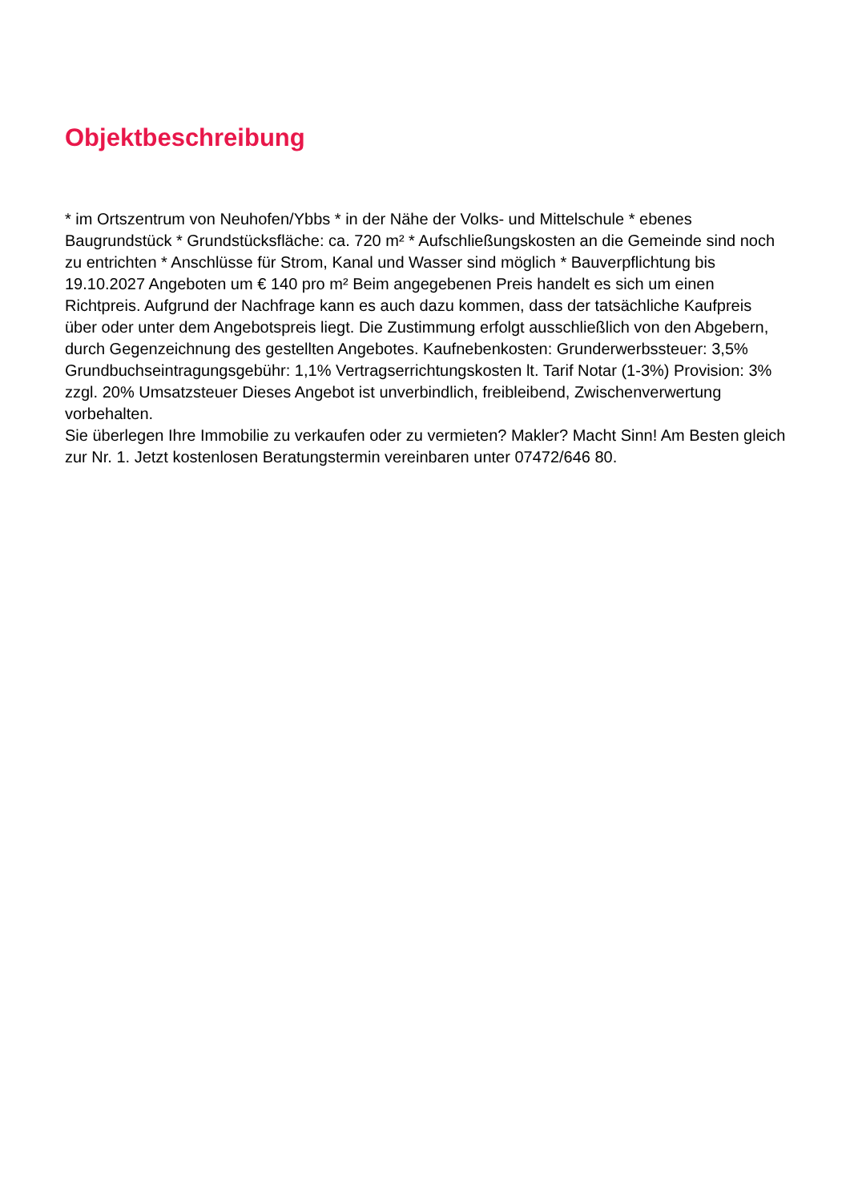Objektbeschreibung
* im Ortszentrum von Neuhofen/Ybbs * in der Nähe der Volks- und Mittelschule * ebenes Baugrundstück * Grundstücksfläche: ca. 720 m² * Aufschließungskosten an die Gemeinde sind noch zu entrichten * Anschlüsse für Strom, Kanal und Wasser sind möglich * Bauverpflichtung bis 19.10.2027 Angeboten um € 140 pro m² Beim angegebenen Preis handelt es sich um einen Richtpreis. Aufgrund der Nachfrage kann es auch dazu kommen, dass der tatsächliche Kaufpreis über oder unter dem Angebotspreis liegt. Die Zustimmung erfolgt ausschließlich von den Abgebern, durch Gegenzeichnung des gestellten Angebotes. Kaufnebenkosten: Grunderwerbssteuer: 3,5% Grundbuchseintragungsgebühr: 1,1% Vertragserrichtungskosten lt. Tarif Notar (1-3%) Provision: 3% zzgl. 20% Umsatzsteuer Dieses Angebot ist unverbindlich, freibleibend, Zwischenverwertung vorbehalten.
Sie überlegen Ihre Immobilie zu verkaufen oder zu vermieten? Makler? Macht Sinn! Am Besten gleich zur Nr. 1. Jetzt kostenlosen Beratungstermin vereinbaren unter 07472/646 80.